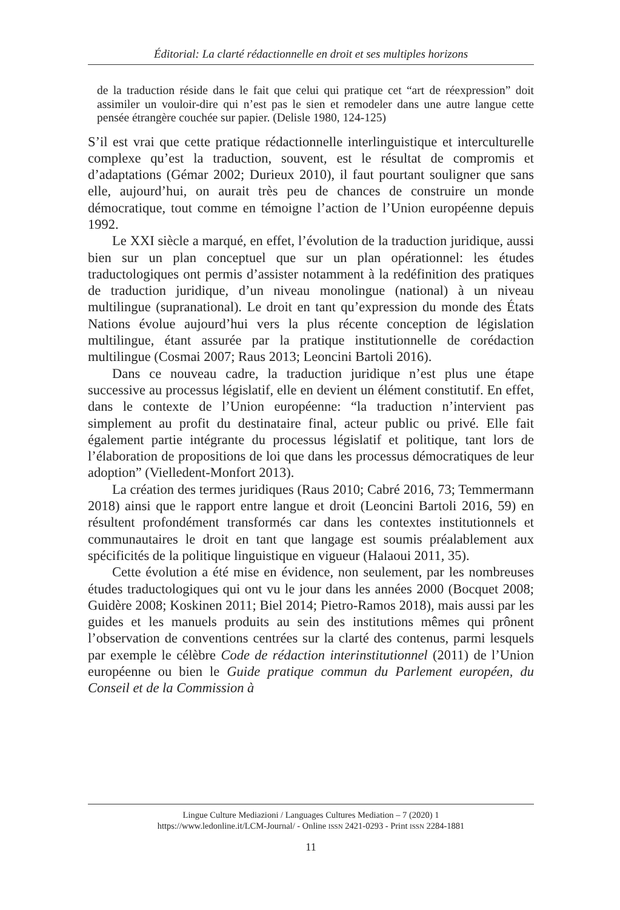Éditorial: La clarté rédactionnelle en droit et ses multiples horizons
de la traduction réside dans le fait que celui qui pratique cet “art de réexpression” doit assimiler un vouloir-dire qui n’est pas le sien et remodeler dans une autre langue cette pensée étrangère couchée sur papier. (Delisle 1980, 124-125)
S’il est vrai que cette pratique rédactionnelle interlinguistique et interculturelle complexe qu’est la traduction, souvent, est le résultat de compromis et d’adaptations (Gémar 2002; Durieux 2010), il faut pourtant souligner que sans elle, aujourd’hui, on aurait très peu de chances de construire un monde démocratique, tout comme en témoigne l’action de l’Union européenne depuis 1992.
Le XXI siècle a marqué, en effet, l’évolution de la traduction juridique, aussi bien sur un plan conceptuel que sur un plan opérationnel: les études traductologiques ont permis d’assister notamment à la redéfinition des pratiques de traduction juridique, d’un niveau monolingue (national) à un niveau multilingue (supranational). Le droit en tant qu’expression du monde des États Nations évolue aujourd’hui vers la plus récente conception de législation multilingue, étant assurée par la pratique institutionnelle de corédaction multilingue (Cosmai 2007; Raus 2013; Leoncini Bartoli 2016).
Dans ce nouveau cadre, la traduction juridique n’est plus une étape successive au processus législatif, elle en devient un élément constitutif. En effet, dans le contexte de l’Union européenne: “la traduction n’intervient pas simplement au profit du destinataire final, acteur public ou privé. Elle fait également partie intégrante du processus législatif et politique, tant lors de l’élaboration de propositions de loi que dans les processus démocratiques de leur adoption” (Vielledent-Monfort 2013).
La création des termes juridiques (Raus 2010; Cabré 2016, 73; Temmermann 2018) ainsi que le rapport entre langue et droit (Leoncini Bartoli 2016, 59) en résultent profondément transformés car dans les contextes institutionnels et communautaires le droit en tant que langage est soumis préalablement aux spécificités de la politique linguistique en vigueur (Halaoui 2011, 35).
Cette évolution a été mise en évidence, non seulement, par les nombreuses études traductologiques qui ont vu le jour dans les années 2000 (Bocquet 2008; Guidère 2008; Koskinen 2011; Biel 2014; Pietro-Ramos 2018), mais aussi par les guides et les manuels produits au sein des institutions mêmes qui prônent l’observation de conventions centrées sur la clarté des contenus, parmi lesquels par exemple le célèbre Code de rédaction interinstitutionnel (2011) de l’Union européenne ou bien le Guide pratique commun du Parlement européen, du Conseil et de la Commission à
Lingue Culture Mediazioni / Languages Cultures Mediation – 7 (2020) 1
https://www.ledonline.it/LCM-Journal/ - Online ISSN 2421-0293 - Print ISSN 2284-1881
11